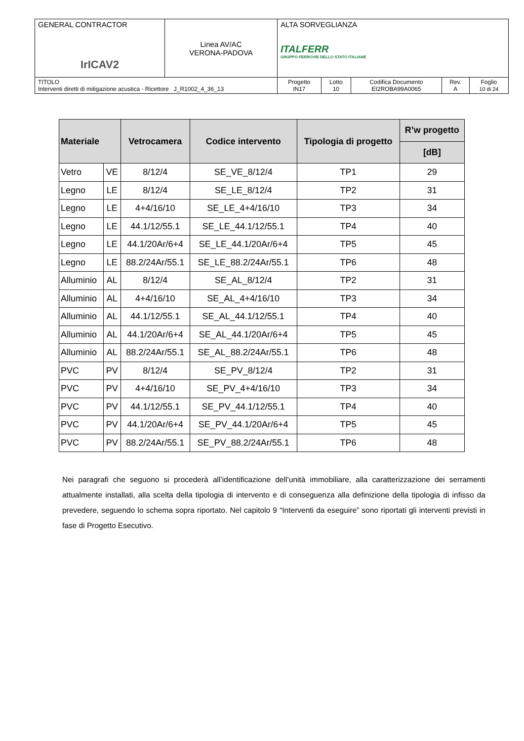| GENERAL CONTRACTOR IrICAV2 | Linea AV/AC VERONA-PADOVA | ALTA SORVEGLIANZA ITALFERR GRUPPO FERROVIE DELLO STATO ITALIANE | | | | |
| TITOLO Interventi diretti di mitigazione acustica - Ricettore J_R1002_4_36_13 | | Progetto IN17 | Lotto 10 | Codifica Documento EI2ROBA99A0065 | Rev. A | Foglio 10 di 24 |
| Materiale | | Vetrocamera | Codice intervento | Tipologia di progetto | R’w progetto |
| --- | --- | --- | --- | --- | --- |
| | | | | | [dB] |
| Vetro | VE | 8/12/4 | SE_VE_8/12/4 | TP1 | 29 |
| Legno | LE | 8/12/4 | SE_LE_8/12/4 | TP2 | 31 |
| Legno | LE | 4+4/16/10 | SE_LE_4+4/16/10 | TP3 | 34 |
| Legno | LE | 44.1/12/55.1 | SE_LE_44.1/12/55.1 | TP4 | 40 |
| Legno | LE | 44.1/20Ar/6+4 | SE_LE_44.1/20Ar/6+4 | TP5 | 45 |
| Legno | LE | 88.2/24Ar/55.1 | SE_LE_88.2/24Ar/55.1 | TP6 | 48 |
| Alluminio | AL | 8/12/4 | SE_AL_8/12/4 | TP2 | 31 |
| Alluminio | AL | 4+4/16/10 | SE_AL_4+4/16/10 | TP3 | 34 |
| Alluminio | AL | 44.1/12/55.1 | SE_AL_44.1/12/55.1 | TP4 | 40 |
| Alluminio | AL | 44.1/20Ar/6+4 | SE_AL_44.1/20Ar/6+4 | TP5 | 45 |
| Alluminio | AL | 88.2/24Ar/55.1 | SE_AL_88.2/24Ar/55.1 | TP6 | 48 |
| PVC | PV | 8/12/4 | SE_PV_8/12/4 | TP2 | 31 |
| PVC | PV | 4+4/16/10 | SE_PV_4+4/16/10 | TP3 | 34 |
| PVC | PV | 44.1/12/55.1 | SE_PV_44.1/12/55.1 | TP4 | 40 |
| PVC | PV | 44.1/20Ar/6+4 | SE_PV_44.1/20Ar/6+4 | TP5 | 45 |
| PVC | PV | 88.2/24Ar/55.1 | SE_PV_88.2/24Ar/55.1 | TP6 | 48 |
Nei paragrafi che seguono si procederà all’identificazione dell’unità immobiliare, alla caratterizzazione dei serramenti attualmente installati, alla scelta della tipologia di intervento e di conseguenza alla definizione della tipologia di infisso da prevedere, seguendo lo schema sopra riportato. Nel capitolo 9 “Interventi da eseguire” sono riportati gli interventi previsti in fase di Progetto Esecutivo.